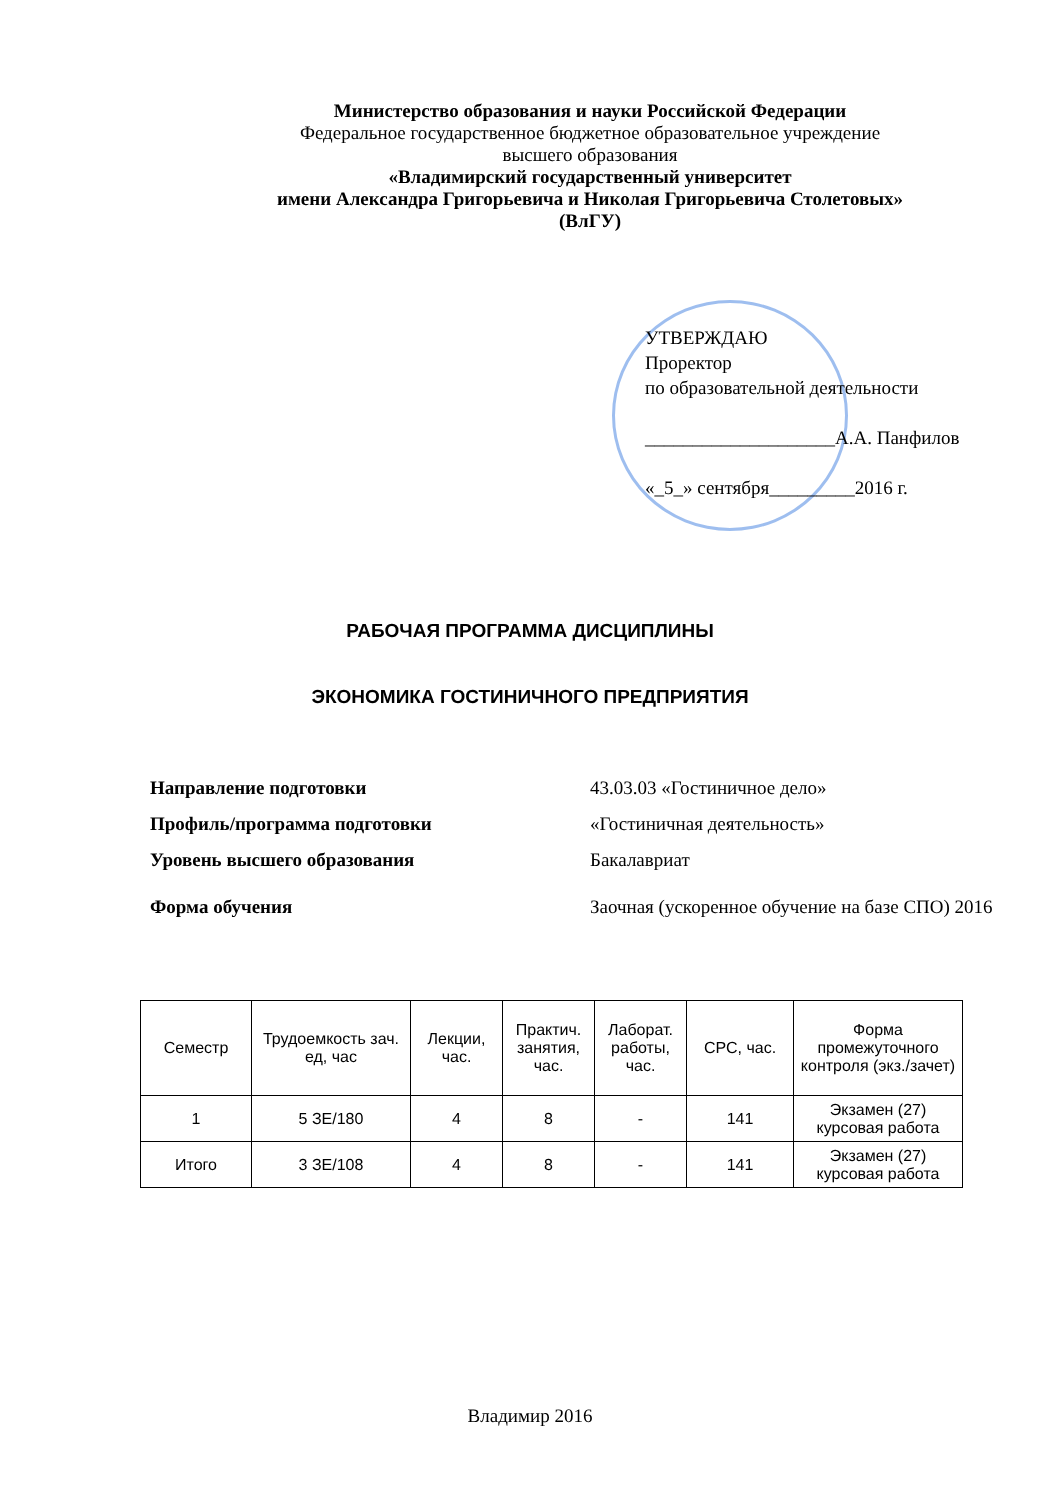Министерство образования и науки Российской Федерации
Федеральное государственное бюджетное образовательное учреждение
высшего образования
«Владимирский государственный университет
имени Александра Григорьевича и Николая Григорьевича Столетовых»
(ВлГУ)
УТВЕРЖДАЮ
Проректор
по образовательной деятельности
____________________А.А. Панфилов
«_5_» сентября_________2016 г.
РАБОЧАЯ ПРОГРАММА ДИСЦИПЛИНЫ
ЭКОНОМИКА ГОСТИНИЧНОГО ПРЕДПРИЯТИЯ
| Направление подготовки | 43.03.03 «Гостиничное дело» |
| Профиль/программа подготовки | «Гостиничная деятельность» |
| Уровень высшего образования | Бакалавриат |
| Форма обучения | Заочная (ускоренное обучение на базе СПО) 2016 |
| Семестр | Трудоемкость зач. ед, час | Лекции, час. | Практич. занятия, час. | Лаборат. работы, час. | СРС, час. | Форма промежуточного контроля (экз./зачет) |
| --- | --- | --- | --- | --- | --- | --- |
| 1 | 5 ЗЕ/180 | 4 | 8 | - | 141 | Экзамен (27) курсовая работа |
| Итого | 3 ЗЕ/108 | 4 | 8 | - | 141 | Экзамен (27) курсовая работа |
Владимир 2016